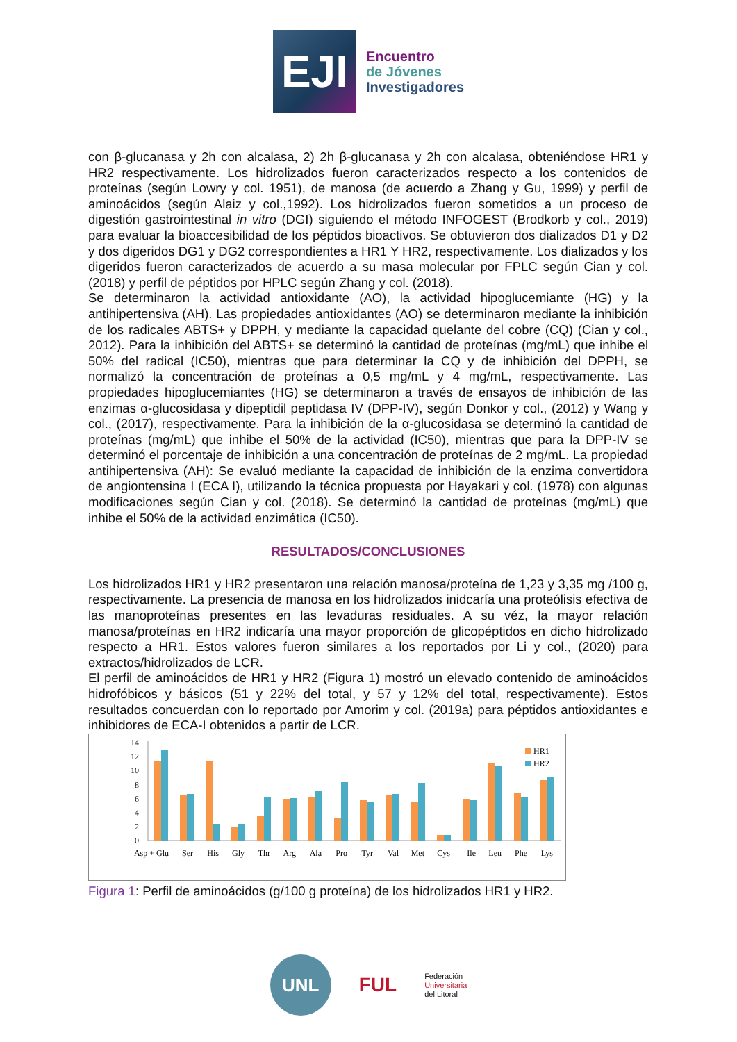EJI
Encuentro
de Jóvenes
Investigadores
con β-glucanasa y 2h con alcalasa, 2) 2h β-glucanasa y 2h con alcalasa, obteniéndose HR1 y HR2 respectivamente. Los hidrolizados fueron caracterizados respecto a los contenidos de proteínas (según Lowry y col. 1951), de manosa (de acuerdo a Zhang y Gu, 1999) y perfil de aminoácidos (según Alaiz y col.,1992). Los hidrolizados fueron sometidos a un proceso de digestión gastrointestinal in vitro (DGI) siguiendo el método INFOGEST (Brodkorb y col., 2019) para evaluar la bioaccesibilidad de los péptidos bioactivos. Se obtuvieron dos dializados D1 y D2 y dos digeridos DG1 y DG2 correspondientes a HR1 Y HR2, respectivamente. Los dializados y los digeridos fueron caracterizados de acuerdo a su masa molecular por FPLC según Cian y col. (2018) y perfil de péptidos por HPLC según Zhang y col. (2018).
Se determinaron la actividad antioxidante (AO), la actividad hipoglucemiante (HG) y la antihipertensiva (AH). Las propiedades antioxidantes (AO) se determinaron mediante la inhibición de los radicales ABTS+ y DPPH, y mediante la capacidad quelante del cobre (CQ) (Cian y col., 2012). Para la inhibición del ABTS+ se determinó la cantidad de proteínas (mg/mL) que inhibe el 50% del radical (IC50), mientras que para determinar la CQ y de inhibición del DPPH, se normalizó la concentración de proteínas a 0,5 mg/mL y 4 mg/mL, respectivamente. Las propiedades hipoglucemiantes (HG) se determinaron a través de ensayos de inhibición de las enzimas α-glucosidasa y dipeptidil peptidasa IV (DPP-IV), según Donkor y col., (2012) y Wang y col., (2017), respectivamente. Para la inhibición de la α-glucosidasa se determinó la cantidad de proteínas (mg/mL) que inhibe el 50% de la actividad (IC50), mientras que para la DPP-IV se determinó el porcentaje de inhibición a una concentración de proteínas de 2 mg/mL. La propiedad antihipertensiva (AH): Se evaluó mediante la capacidad de inhibición de la enzima convertidora de angiontensina I (ECA I), utilizando la técnica propuesta por Hayakari y col. (1978) con algunas modificaciones según Cian y col. (2018). Se determinó la cantidad de proteínas (mg/mL) que inhibe el 50% de la actividad enzimática (IC50).
RESULTADOS/CONCLUSIONES
Los hidrolizados HR1 y HR2 presentaron una relación manosa/proteína de 1,23 y 3,35 mg /100 g, respectivamente. La presencia de manosa en los hidrolizados inidcaría una proteólisis efectiva de las manoproteínas presentes en las levaduras residuales. A su véz, la mayor relación manosa/proteínas en HR2 indicaría una mayor proporción de glicopéptidos en dicho hidrolizado respecto a HR1. Estos valores fueron similares a los reportados por Li y col., (2020) para extractos/hidrolizados de LCR.
El perfil de aminoácidos de HR1 y HR2 (Figura 1) mostró un elevado contenido de aminoácidos hidrofóbicos y básicos (51 y 22% del total, y 57 y 12% del total, respectivamente). Estos resultados concuerdan con lo reportado por Amorim y col. (2019a) para péptidos antioxidantes e inhibidores de ECA-I obtenidos a partir de LCR.
14
12
10
8
6
4
2
0
HR1
HR2
Asp + Glu
Ser
His
Gly
Thr
Arg
Ala
Pro
Tyr
Val
Met
Cys
Ile
Leu
Phe
Lys
Figura 1: Perfil de aminoácidos (g/100 g proteína) de los hidrolizados HR1 y HR2.
UNL
FUL
Federación
Universitaria
del Litoral